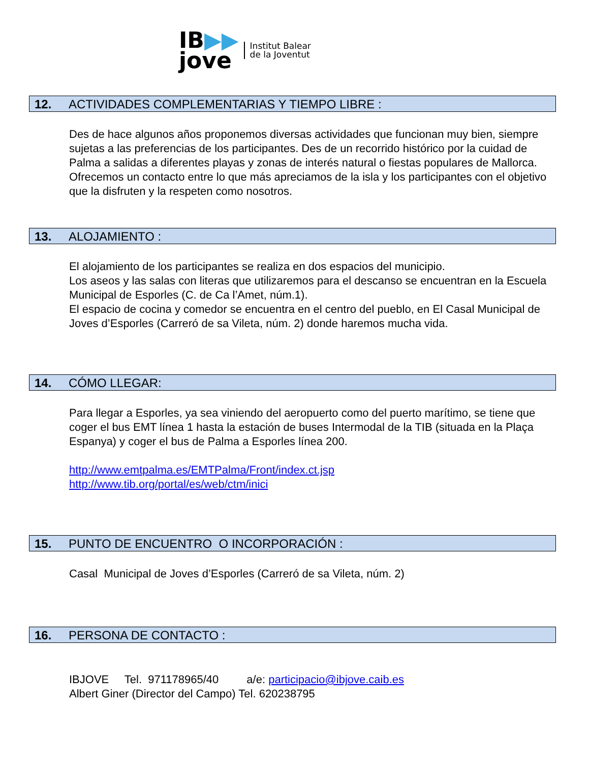IB▶▶
jove
Institut Balear
de la Joventut
12. ACTIVIDADES COMPLEMENTARIAS Y TIEMPO LIBRE :
Des de hace algunos años proponemos diversas actividades que funcionan muy bien, siempre sujetas a las preferencias de los participantes. Des de un recorrido histórico por la cuidad de Palma a salidas a diferentes playas y zonas de interés natural o fiestas populares de Mallorca. Ofrecemos un contacto entre lo que más apreciamos de la isla y los participantes con el objetivo que la disfruten y la respeten como nosotros.
13. ALOJAMIENTO :
El alojamiento de los participantes se realiza en dos espacios del municipio.
Los aseos y las salas con literas que utilizaremos para el descanso se encuentran en la Escuela Municipal de Esporles (C. de Ca l’Amet, núm.1).
El espacio de cocina y comedor se encuentra en el centro del pueblo, en El Casal Municipal de Joves d’Esporles (Carreró de sa Vileta, núm. 2) donde haremos mucha vida.
14. CÓMO LLEGAR:
Para llegar a Esporles, ya sea viniendo del aeropuerto como del puerto marítimo, se tiene que coger el bus EMT línea 1 hasta la estación de buses Intermodal de la TIB (situada en la Plaça Espanya) y coger el bus de Palma a Esporles línea 200.
http://www.emtpalma.es/EMTPalma/Front/index.ct.jsp
http://www.tib.org/portal/es/web/ctm/inici
15. PUNTO DE ENCUENTRO O INCORPORACIÓN :
Casal Municipal de Joves d’Esporles (Carreró de sa Vileta, núm. 2)
16. PERSONA DE CONTACTO :
IBJOVE Tel. 971178965/40 a/e: participacio@ibjove.caib.es
Albert Giner (Director del Campo) Tel. 620238795